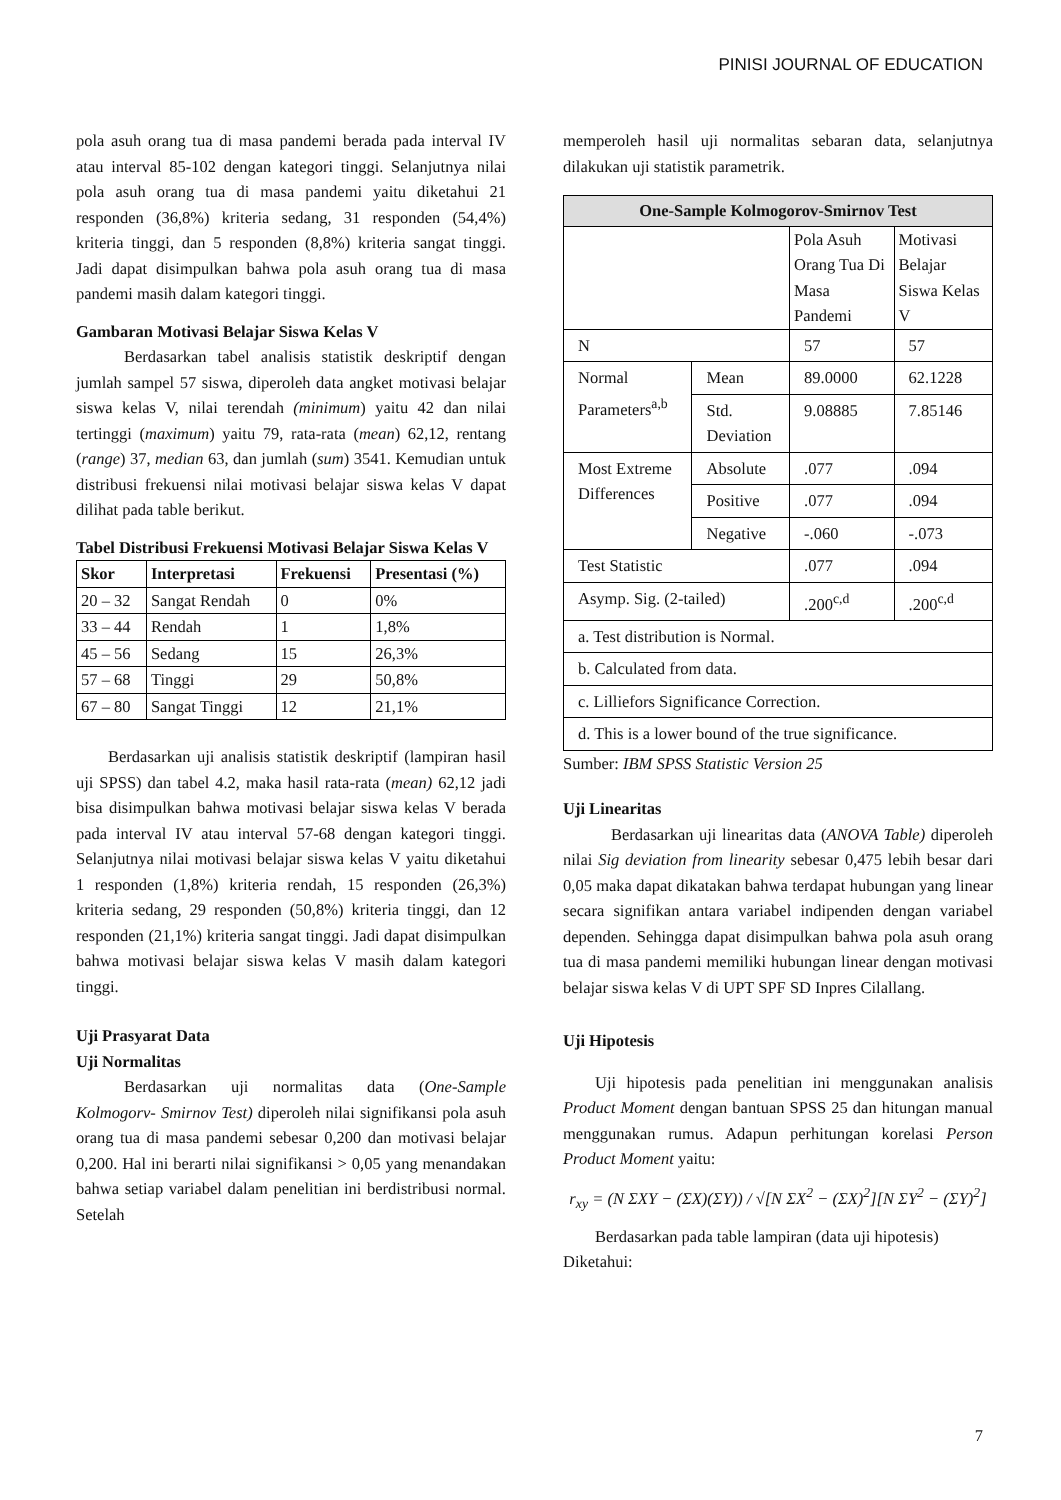PINISI JOURNAL OF EDUCATION
pola asuh orang tua di masa pandemi berada pada interval IV atau interval 85-102 dengan kategori tinggi. Selanjutnya nilai pola asuh orang tua di masa pandemi yaitu diketahui 21 responden (36,8%) kriteria sedang, 31 responden (54,4%) kriteria tinggi, dan 5 responden (8,8%) kriteria sangat tinggi. Jadi dapat disimpulkan bahwa pola asuh orang tua di masa pandemi masih dalam kategori tinggi.
Gambaran Motivasi Belajar Siswa Kelas V
Berdasarkan tabel analisis statistik deskriptif dengan jumlah sampel 57 siswa, diperoleh data angket motivasi belajar siswa kelas V, nilai terendah (minimum) yaitu 42 dan nilai tertinggi (maximum) yaitu 79, rata-rata (mean) 62,12, rentang (range) 37, median 63, dan jumlah (sum) 3541. Kemudian untuk distribusi frekuensi nilai motivasi belajar siswa kelas V dapat dilihat pada table berikut.
Tabel Distribusi Frekuensi Motivasi Belajar Siswa Kelas V
| Skor | Interpretasi | Frekuensi | Presentasi (%) |
| --- | --- | --- | --- |
| 20 – 32 | Sangat Rendah | 0 | 0% |
| 33 – 44 | Rendah | 1 | 1,8% |
| 45 – 56 | Sedang | 15 | 26,3% |
| 57 – 68 | Tinggi | 29 | 50,8% |
| 67 – 80 | Sangat Tinggi | 12 | 21,1% |
Berdasarkan uji analisis statistik deskriptif (lampiran hasil uji SPSS) dan tabel 4.2, maka hasil rata-rata (mean) 62,12 jadi bisa disimpulkan bahwa motivasi belajar siswa kelas V berada pada interval IV atau interval 57-68 dengan kategori tinggi. Selanjutnya nilai motivasi belajar siswa kelas V yaitu diketahui 1 responden (1,8%) kriteria rendah, 15 responden (26,3%) kriteria sedang, 29 responden (50,8%) kriteria tinggi, dan 12 responden (21,1%) kriteria sangat tinggi. Jadi dapat disimpulkan bahwa motivasi belajar siswa kelas V masih dalam kategori tinggi.
Uji Prasyarat Data
Uji Normalitas
Berdasarkan uji normalitas data (One-Sample Kolmogorv- Smirnov Test) diperoleh nilai signifikansi pola asuh orang tua di masa pandemi sebesar 0,200 dan motivasi belajar 0,200. Hal ini berarti nilai signifikansi > 0,05 yang menandakan bahwa setiap variabel dalam penelitian ini berdistribusi normal. Setelah
memperoleh hasil uji normalitas sebaran data, selanjutnya dilakukan uji statistik parametrik.
| One-Sample Kolmogorov-Smirnov Test | | | |
| --- | --- | --- | --- |
| | | Pola Asuh Orang Tua Di Masa Pandemi | Motivasi Belajar Siswa Kelas V |
| N | | 57 | 57 |
| Normal Parameters<sup>a,b</sup> | Mean | 89.0000 | 62.1228 |
| | Std. Deviation | 9.08885 | 7.85146 |
| Most Extreme Differences | Absolute | .077 | .094 |
| | Positive | .077 | .094 |
| | Negative | -.060 | -.073 |
| Test Statistic | | .077 | .094 |
| Asymp. Sig. (2-tailed) | | .200<sup>c,d</sup> | .200<sup>c,d</sup> |
| a. Test distribution is Normal. | | | |
| b. Calculated from data. | | | |
| c. Lilliefors Significance Correction. | | | |
| d. This is a lower bound of the true significance. | | | |
Sumber: IBM SPSS Statistic Version 25
Uji Linearitas
Berdasarkan uji linearitas data (ANOVA Table) diperoleh nilai Sig deviation from linearity sebesar 0,475 lebih besar dari 0,05 maka dapat dikatakan bahwa terdapat hubungan yang linear secara signifikan antara variabel indipenden dengan variabel dependen. Sehingga dapat disimpulkan bahwa pola asuh orang tua di masa pandemi memiliki hubungan linear dengan motivasi belajar siswa kelas V di UPT SPF SD Inpres Cilallang.
Uji Hipotesis
Uji hipotesis pada penelitian ini menggunakan analisis Product Moment dengan bantuan SPSS 25 dan hitungan manual menggunakan rumus. Adapun perhitungan korelasi Person Product Moment yaitu:
r<sub>xy</sub> = (N ΣXY − (ΣX)(ΣY)) / √[N ΣX<sup>2</sup> − (ΣX)<sup>2</sup>][N ΣY<sup>2</sup> − (ΣY)<sup>2</sup>]
Berdasarkan pada table lampiran (data uji hipotesis)
Diketahui:
7